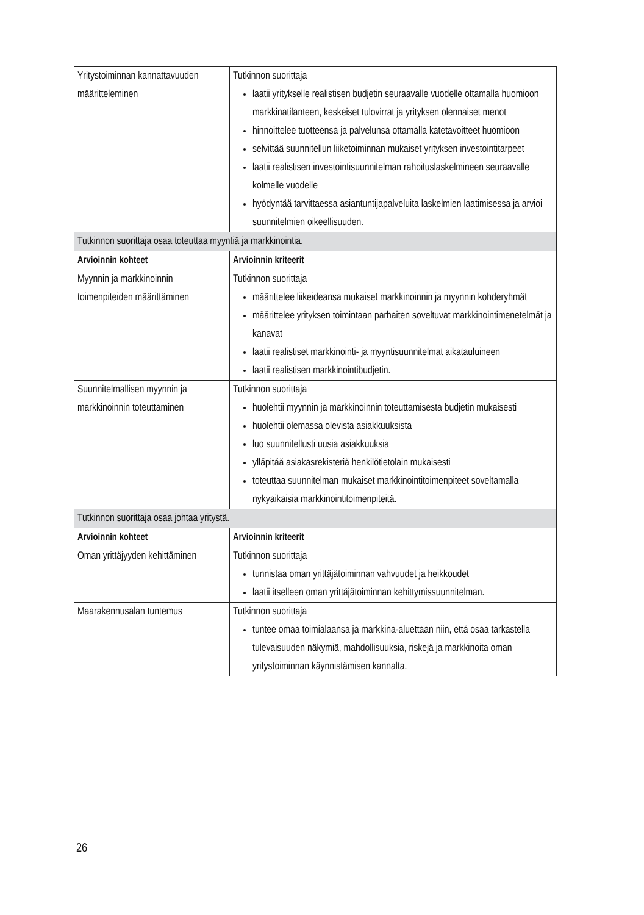| Yritystoiminnan kannattavuuden määritteleminen | Tutkinnon suorittaja laatii yritykselle realistisen budjetin seuraavalle vuodelle ottamalla huomioon markkinatilanteen, keskeiset tulovirrat ja yrityksen olennaiset menot hinnoittelee tuotteensa ja palvelunsa ottamalla katetavoitteet huomioon selvittää suunnitellun liiketoiminnan mukaiset yrityksen investointitarpeet laatii realistisen investointisuunnitelman rahoituslaskelmineen seuraavalle kolmelle vuodelle hyödyntää tarvittaessa asiantuntijapalveluita laskelmien laatimisessa ja arvioi suunnitelmien oikeellisuuden. |
| Tutkinnon suorittaja osaa toteuttaa myyntiä ja markkinointia. | |
| Arvioinnin kohteet | Arvioinnin kriteerit |
| Myynnin ja markkinoinnin toimenpiteiden määrittäminen | Tutkinnon suorittaja määrittelee liikeideansa mukaiset markkinoinnin ja myynnin kohderyhmät määrittelee yrityksen toimintaan parhaiten soveltuvat markkinointimenetelmät ja kanavat laatii realistiset markkinointi- ja myyntisuunnitelmat aikatauluineen laatii realistisen markkinointibudjetin. |
| Suunnitelmallisen myynnin ja markkinoinnin toteuttaminen | Tutkinnon suorittaja huolehtii myynnin ja markkinoinnin toteuttamisesta budjetin mukaisesti huolehtii olemassa olevista asiakkuuksista luo suunnitellusti uusia asiakkuuksia ylläpitää asiakasrekisteriä henkilötietolain mukaisesti toteuttaa suunnitelman mukaiset markkinointitoimenpiteet soveltamalla nykyaikaisia markkinointitoimenpiteitä. |
| Tutkinnon suorittaja osaa johtaa yritystä. | |
| Arvioinnin kohteet | Arvioinnin kriteerit |
| Oman yrittäjyyden kehittäminen | Tutkinnon suorittaja tunnistaa oman yrittäjätoiminnan vahvuudet ja heikkoudet laatii itselleen oman yrittäjätoiminnan kehittymissuunnitelman. |
| Maarakennusalan tuntemus | Tutkinnon suorittaja tuntee omaa toimialaansa ja markkina-aluettaan niin, että osaa tarkastella tulevaisuuden näkymiä, mahdollisuuksia, riskejä ja markkinoita oman yritystoiminnan käynnistämisen kannalta. |
26